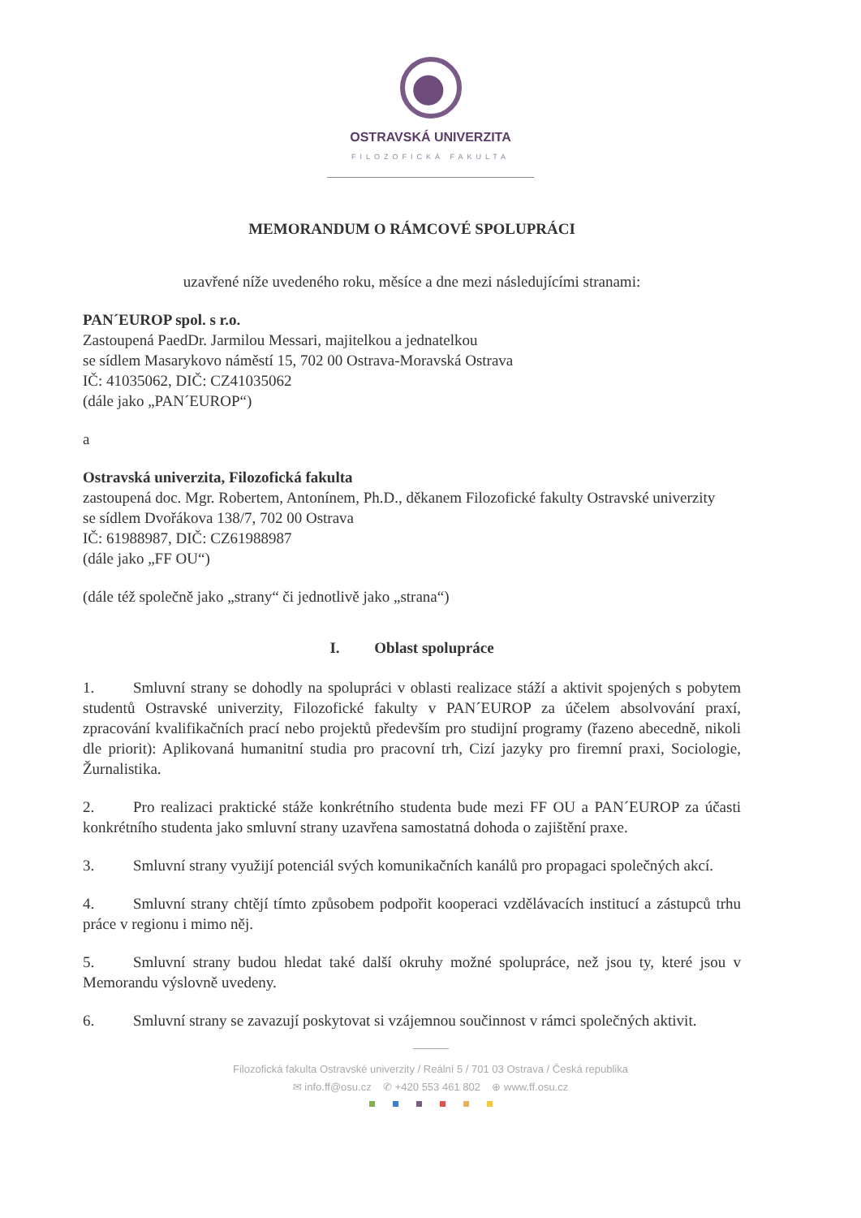OSTRAVSKÁ UNIVERZITA
FILOZOFICKÁ FAKULTA
MEMORANDUM O RÁMCOVÉ SPOLUPRÁCI
uzavřené níže uvedeného roku, měsíce a dne mezi následujícími stranami:
PAN´EUROP spol. s r.o.
Zastoupená PaedDr. Jarmilou Messari, majitelkou a jednatelkou
se sídlem Masarykovo náměstí 15, 702 00 Ostrava-Moravská Ostrava
IČ: 41035062, DIČ: CZ41035062
(dále jako „PAN´EUROP“)
a
Ostravská univerzita, Filozofická fakulta
zastoupená doc. Mgr. Robertem, Antonínem, Ph.D., děkanem Filozofické fakulty Ostravské univerzity
se sídlem Dvořákova 138/7, 702 00 Ostrava
IČ: 61988987, DIČ: CZ61988987
(dále jako „FF OU“)
(dále též společně jako „strany“ či jednotlivě jako „strana“)
I. Oblast spolupráce
1. Smluvní strany se dohodly na spolupráci v oblasti realizace stáží a aktivit spojených s pobytem studentů Ostravské univerzity, Filozofické fakulty v PAN´EUROP za účelem absolvování praxí, zpracování kvalifikačních prací nebo projektů především pro studijní programy (řazeno abecedně, nikoli dle priorit): Aplikovaná humanitní studia pro pracovní trh, Cizí jazyky pro firemní praxi, Sociologie, Žurnalistika.
2. Pro realizaci praktické stáže konkrétního studenta bude mezi FF OU a PAN´EUROP za účasti konkrétního studenta jako smluvní strany uzavřena samostatná dohoda o zajištění praxe.
3. Smluvní strany využijí potenciál svých komunikačních kanálů pro propagaci společných akcí.
4. Smluvní strany chtějí tímto způsobem podpořit kooperaci vzdělávacích institucí a zástupců trhu práce v regionu i mimo něj.
5. Smluvní strany budou hledat také další okruhy možné spolupráce, než jsou ty, které jsou v Memorandu výslovně uvedeny.
6. Smluvní strany se zavazují poskytovat si vzájemnou součinnost v rámci společných aktivit.
Filozofická fakulta Ostravské univerzity / Reální 5 / 701 03 Ostrava / Česká republika
✉ info.ff@osu.cz ✆ +420 553 461 802 ⊕ www.ff.osu.cz